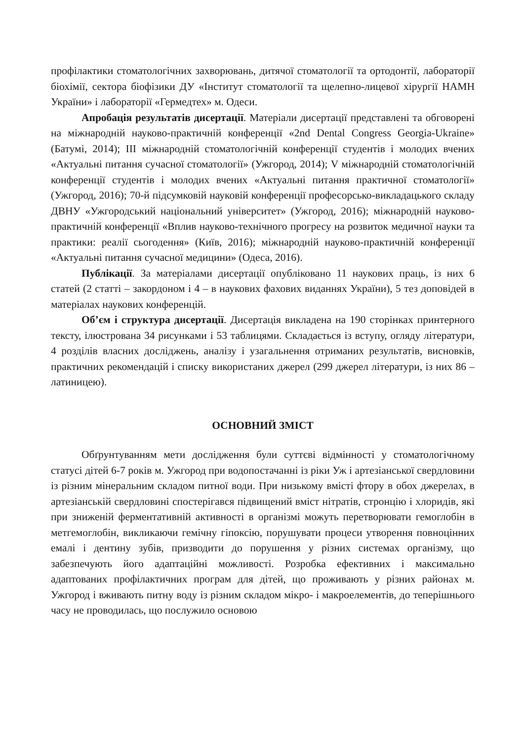профілактики стоматологічних захворювань, дитячої стоматології та ортодонтії, лабораторії біохімії, сектора біофізики ДУ «Інститут стоматології та щелепно-лицевої хірургії НАМН України» і лабораторії «Гермедтех» м. Одеси.
Апробація результатів дисертації. Матеріали дисертації представлені та обговорені на міжнародній науково-практичній конференції «2nd Dental Congress Georgia-Ukraine» (Батумі, 2014); ІІІ міжнародній стоматологічній конференції студентів і молодих вчених «Актуальні питання сучасної стоматології» (Ужгород, 2014); V міжнародній стоматологічній конференції студентів і молодих вчених «Актуальні питання практичної стоматології» (Ужгород, 2016); 70-й підсумковій науковій конференції професорсько-викладацького складу ДВНУ «Ужгородський національний університет» (Ужгород, 2016); міжнародній науково-практичній конференції «Вплив науково-технічного прогресу на розвиток медичної науки та практики: реалії сьогодення» (Київ, 2016); міжнародній науково-практичній конференції «Актуальні питання сучасної медицини» (Одеса, 2016).
Публікації. За матеріалами дисертації опубліковано 11 наукових праць, із них 6 статей (2 статті – закордоном і 4 – в наукових фахових виданнях України), 5 тез доповідей в матеріалах наукових конференцій.
Об’єм і структура дисертації. Дисертація викладена на 190 сторінках принтерного тексту, ілюстрована 34 рисунками і 53 таблицями. Складається із вступу, огляду літератури, 4 розділів власних досліджень, аналізу і узагальнення отриманих результатів, висновків, практичних рекомендацій і списку використаних джерел (299 джерел літератури, із них 86 – латиницею).
ОСНОВНИЙ ЗМІСТ
Обґрунтуванням мети дослідження були суттєві відмінності у стоматологічному статусі дітей 6-7 років м. Ужгород при водопостачанні із ріки Уж і артезіанської свердловини із різним мінеральним складом питної води. При низькому вмісті фтору в обох джерелах, в артезіанській свердловині спостерігався підвищений вміст нітратів, стронцію і хлоридів, які при зниженій ферментативній активності в організмі можуть перетворювати гемоглобін в метгемоглобін, викликаючи гемічну гіпоксію, порушувати процеси утворення повноцінних емалі і дентину зубів, призводити до порушення у різних системах організму, що забезпечують його адаптаційні можливості. Розробка ефективних і максимально адаптованих профілактичних програм для дітей, що проживають у різних районах м. Ужгород і вживають питну воду із різним складом мікро- і макроелементів, до теперішнього часу не проводилась, що послужило основою